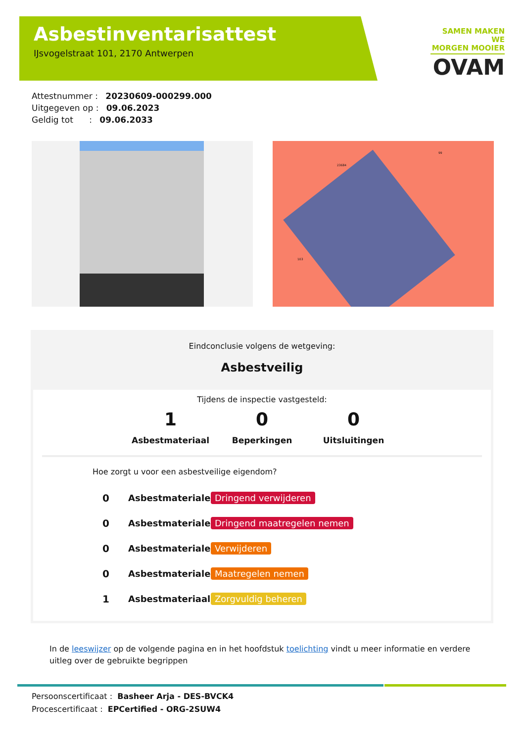Asbestinventarisattest
IJsvogelstraat 101, 2170 Antwerpen
SAMEN MAKEN WE
MORGEN MOOIER
OVAM
Attestnummer : 20230609-000299.000
Uitgegeven op : 09.06.2023
Geldig tot : 09.06.2033
23684
99
103
Eindconclusie volgens de wetgeving:
Asbestveilig
Tijdens de inspectie vastgesteld:
1
Asbestmateriaal
0
Beperkingen
0
Uitsluitingen
Hoe zorgt u voor een asbestveilige eigendom?
0 Asbestmaterialen Dringend verwijderen
0 Asbestmaterialen Dringend maatregelen nemen
0 Asbestmaterialen Verwijderen
0 Asbestmaterialen Maatregelen nemen
1 Asbestmateriaal Zorgvuldig beheren
In de leeswijzer op de volgende pagina en in het hoofdstuk toelichting vindt u meer informatie en verdere uitleg over de gebruikte begrippen
Persoonscertificaat : Basheer Arja - DES-BVCK4
Procescertificaat : EPCertified - ORG-2SUW4